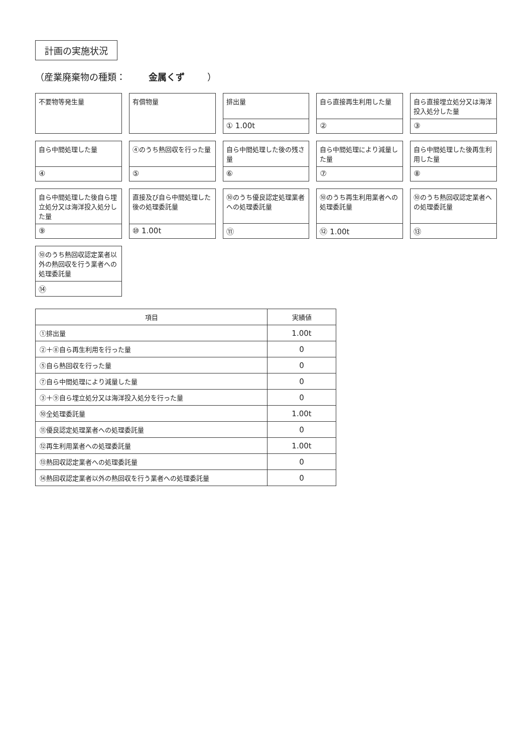計画の実施状況
（産業廃棄物の種類： 金属くず ）
不要物等発生量
有償物量
排出量
① 1.00t
自ら直接再生利用した量
②
自ら直接埋立処分又は海洋投入処分した量
③
自ら中間処理した量
④
④のうち熱回収を行った量
⑤
自ら中間処理した後の残さ量
⑥
自ら中間処理により減量した量
⑦
自ら中間処理した後再生利用した量
⑧
自ら中間処理した後自ら埋立処分又は海洋投入処分した量
⑨
直接及び自ら中間処理した後の処理委託量
⑩ 1.00t
⑩のうち優良認定処理業者への処理委託量
⑪
⑩のうち再生利用業者への処理委託量
⑫ 1.00t
⑩のうち熱回収認定業者への処理委託量
⑬
⑩のうち熱回収認定業者以外の熱回収を行う業者への処理委託量
⑭
| 項目 | 実績値 |
| --- | --- |
| ①排出量 | 1.00t |
| ②＋⑧自ら再生利用を行った量 | 0 |
| ⑤自ら熱回収を行った量 | 0 |
| ⑦自ら中間処理により減量した量 | 0 |
| ③＋⑨自ら埋立処分又は海洋投入処分を行った量 | 0 |
| ⑩全処理委託量 | 1.00t |
| ⑪優良認定処理業者への処理委託量 | 0 |
| ⑫再生利用業者への処理委託量 | 1.00t |
| ⑬熱回収認定業者への処理委託量 | 0 |
| ⑭熱回収認定業者以外の熱回収を行う業者への処理委託量 | 0 |